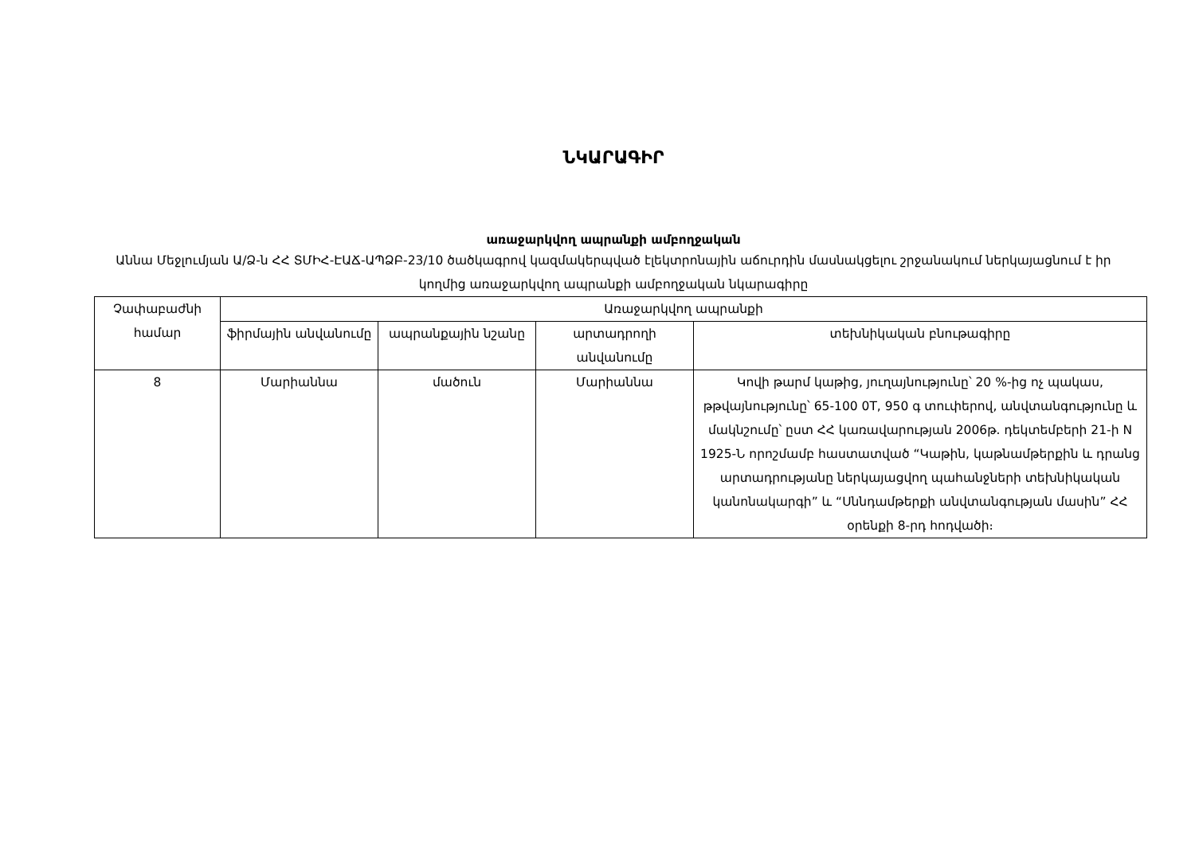ՆԿԱՐԱԳԻՐ
առաջարկվող ապրանքի ամբողջական
Աննա Մեջլումյան Ա/Ձ-ն ՀՀ ՏՄԻՀ-ԷԱՃ-ԱՊՁԲ-23/10 ծածկագրով կազմակերպված էլեկտրոնային աճուրդին մասնակցելու շրջանակում ներկայացնում է իր կողմից առաջարկվող ապրանքի ամբողջական նկարագիրը
| Չափաբաժնի համար | Առաջարկվող ապրանքի | | | |
| --- | --- | --- | --- | --- |
| | ֆիրմային անվանումը | ապրանքային նշանը | արտադրողի անվանումը | տեխնիկական բնութագիրը |
| 8 | Մարիաննա | մածուն | Մարիաննա | Կովի թարմ կաթից, յուղայնությունը՝ 20 %-ից ոչ պակաս, թթվայնությունը՝ 65-100 0T, 950 գ տուփերով, անվտանգությունը և մակնշումը՝ ըստ ՀՀ կառավարության 2006թ. դեկտեմբերի 21-ի N 1925-Ն որոշմամբ հաստատված “Կաթին, կաթնամթերքին և դրանց արտադրությանը ներկայացվող պահանջների տեխնիկական կանոնակարգի” և “Սննդամթերքի անվտանգության մասին” ՀՀ օրենքի 8-րդ հոդվածի։ |